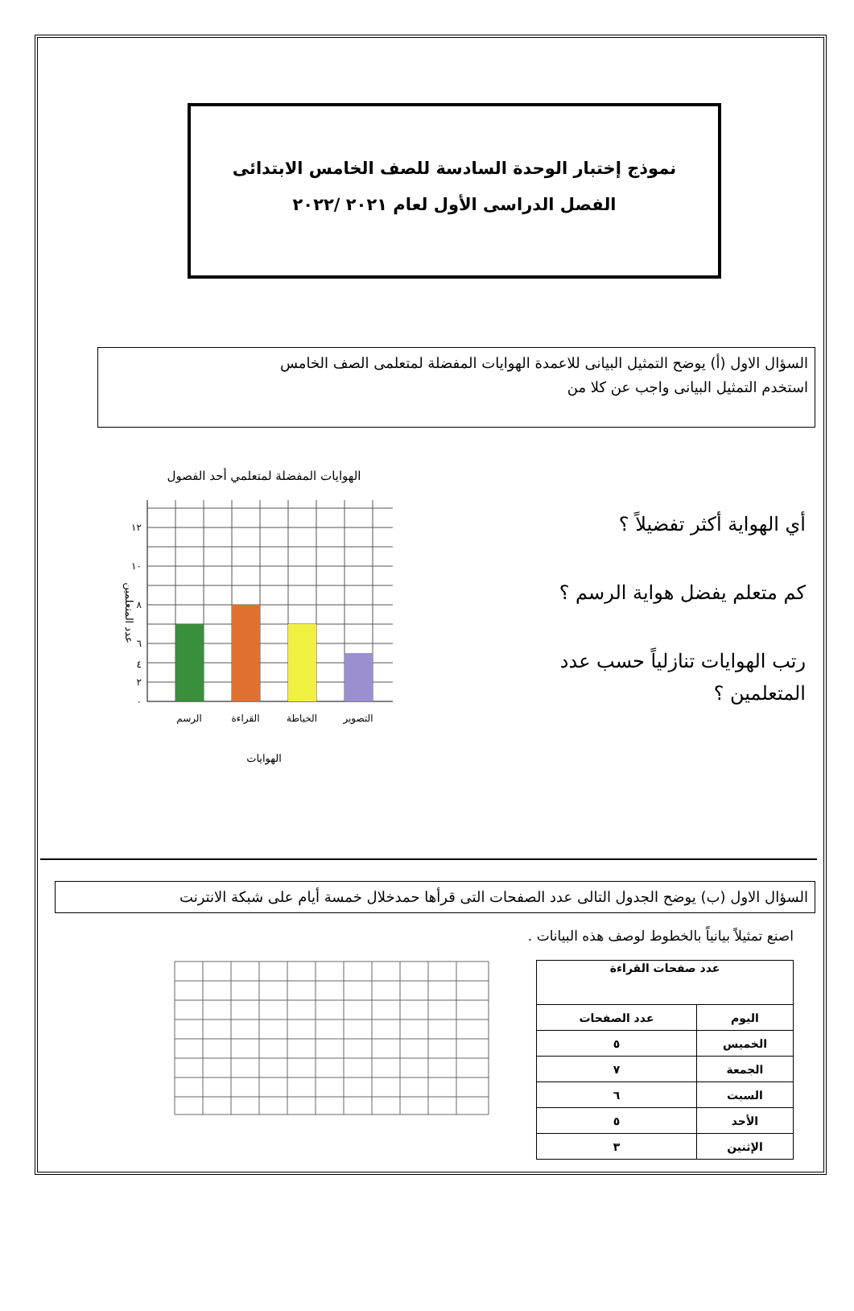نموذج إختبار الوحدة السادسة للصف الخامس الابتدائى
الفصل الدراسى الأول لعام ٢٠٢١ /٢٠٢٢
السؤال الاول (أ) يوضح التمثيل البيانى للاعمدة الهوايات المفضلة لمتعلمى الصف الخامس
استخدم التمثيل البيانى واجب عن كلا من
أي الهواية أكثر تفضيلاً ؟
كم متعلم يفضل هواية الرسم ؟
رتب الهوايات تنازلياً حسب عدد المتعلمين ؟
الهوايات المفضلة لمتعلمي أحد الفصول
١٢
١٠
٨
٦
٤
٢
٠
عدد المتعلمين
الرسم
القراءة
الخياطة
التصوير
الهوايات
السؤال الاول (ب) يوضح الجدول التالى عدد الصفحات التى قرأها حمدخلال خمسة أيام على شبكة الانترنت
اصنع تمثيلاً بيانياً بالخطوط لوصف هذه البيانات .
| عدد صفحات القراءة | |
| --- | --- |
| اليوم | عدد الصفحات |
| الخميس | ٥ |
| الجمعة | ٧ |
| السبت | ٦ |
| الأحد | ٥ |
| الإثنين | ٣ |